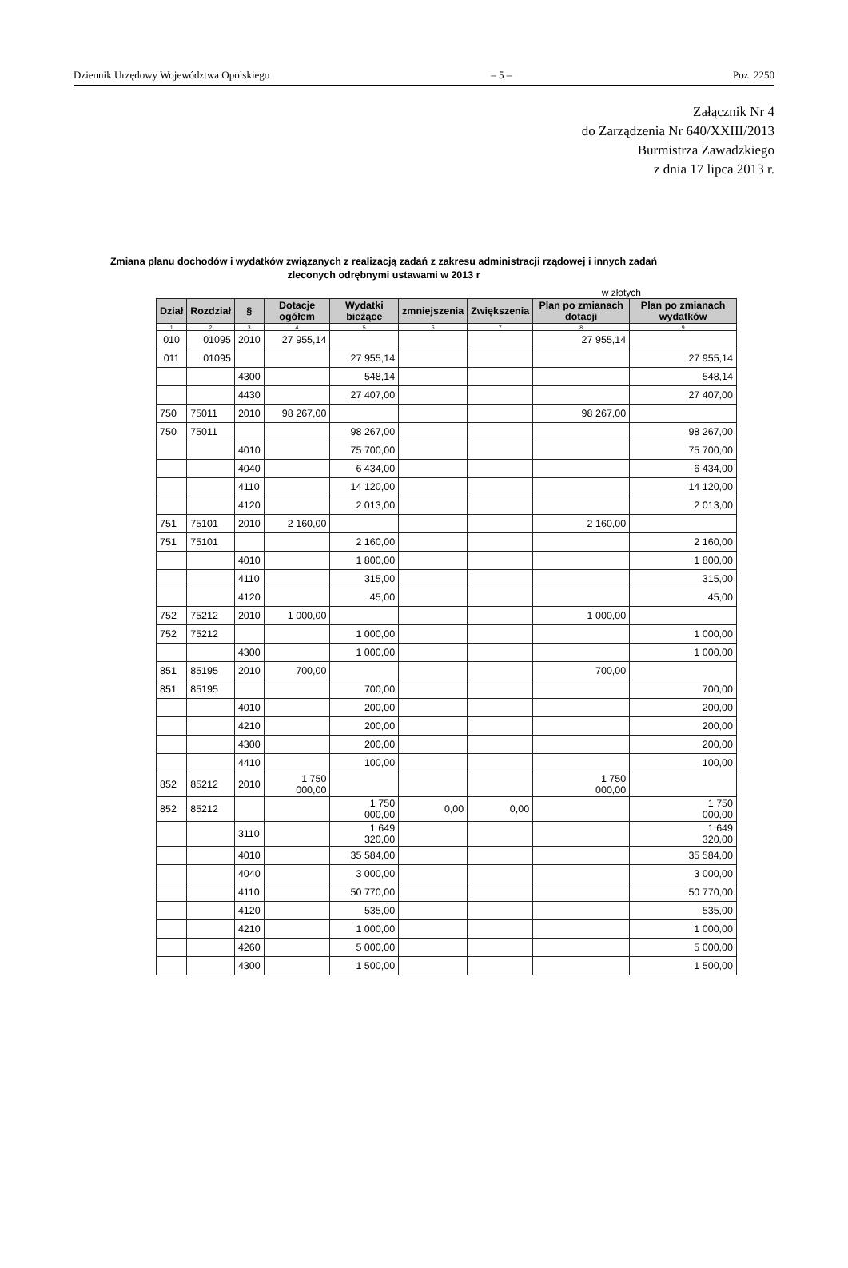Dziennik Urzędowy Województwa Opolskiego – 5 – Poz. 2250
Załącznik Nr 4
do Zarządzenia Nr 640/XXIII/2013
Burmistrza Zawadzkiego
z dnia 17 lipca 2013 r.
Zmiana planu dochodów i wydatków związanych z realizacją zadań z zakresu administracji rządowej i innych zadań zleconych odrębnymi ustawami w 2013 r
w złotych
| Dział | Rozdział | § | Dotacje ogółem | Wydatki bieżące | zmniejszenia | Zwiększenia | Plan po zmianach dotacji | Plan po zmianach wydatków |
| --- | --- | --- | --- | --- | --- | --- | --- | --- |
| 1 | 2 | 3 | 4 | 5 | 6 | 7 | 8 | 9 |
| 010 | 01095 | 2010 | 27 955,14 | | | | 27 955,14 | |
| 011 | 01095 | | | 27 955,14 | | | | 27 955,14 |
| | | 4300 | | 548,14 | | | | 548,14 |
| | | 4430 | | 27 407,00 | | | | 27 407,00 |
| 750 | 75011 | 2010 | 98 267,00 | | | | 98 267,00 | |
| 750 | 75011 | | | 98 267,00 | | | | 98 267,00 |
| | | 4010 | | 75 700,00 | | | | 75 700,00 |
| | | 4040 | | 6 434,00 | | | | 6 434,00 |
| | | 4110 | | 14 120,00 | | | | 14 120,00 |
| | | 4120 | | 2 013,00 | | | | 2 013,00 |
| 751 | 75101 | 2010 | 2 160,00 | | | | 2 160,00 | |
| 751 | 75101 | | | 2 160,00 | | | | 2 160,00 |
| | | 4010 | | 1 800,00 | | | | 1 800,00 |
| | | 4110 | | 315,00 | | | | 315,00 |
| | | 4120 | | 45,00 | | | | 45,00 |
| 752 | 75212 | 2010 | 1 000,00 | | | | 1 000,00 | |
| 752 | 75212 | | | 1 000,00 | | | | 1 000,00 |
| | | 4300 | | 1 000,00 | | | | 1 000,00 |
| 851 | 85195 | 2010 | 700,00 | | | | 700,00 | |
| 851 | 85195 | | | 700,00 | | | | 700,00 |
| | | 4010 | | 200,00 | | | | 200,00 |
| | | 4210 | | 200,00 | | | | 200,00 |
| | | 4300 | | 200,00 | | | | 200,00 |
| | | 4410 | | 100,00 | | | | 100,00 |
| 852 | 85212 | 2010 | 1 750 000,00 | | | | 1 750 000,00 | |
| 852 | 85212 | | | 1 750 000,00 | 0,00 | 0,00 | | 1 750 000,00 |
| | | 3110 | | 1 649 320,00 | | | | 1 649 320,00 |
| | | 4010 | | 35 584,00 | | | | 35 584,00 |
| | | 4040 | | 3 000,00 | | | | 3 000,00 |
| | | 4110 | | 50 770,00 | | | | 50 770,00 |
| | | 4120 | | 535,00 | | | | 535,00 |
| | | 4210 | | 1 000,00 | | | | 1 000,00 |
| | | 4260 | | 5 000,00 | | | | 5 000,00 |
| | | 4300 | | 1 500,00 | | | | 1 500,00 |